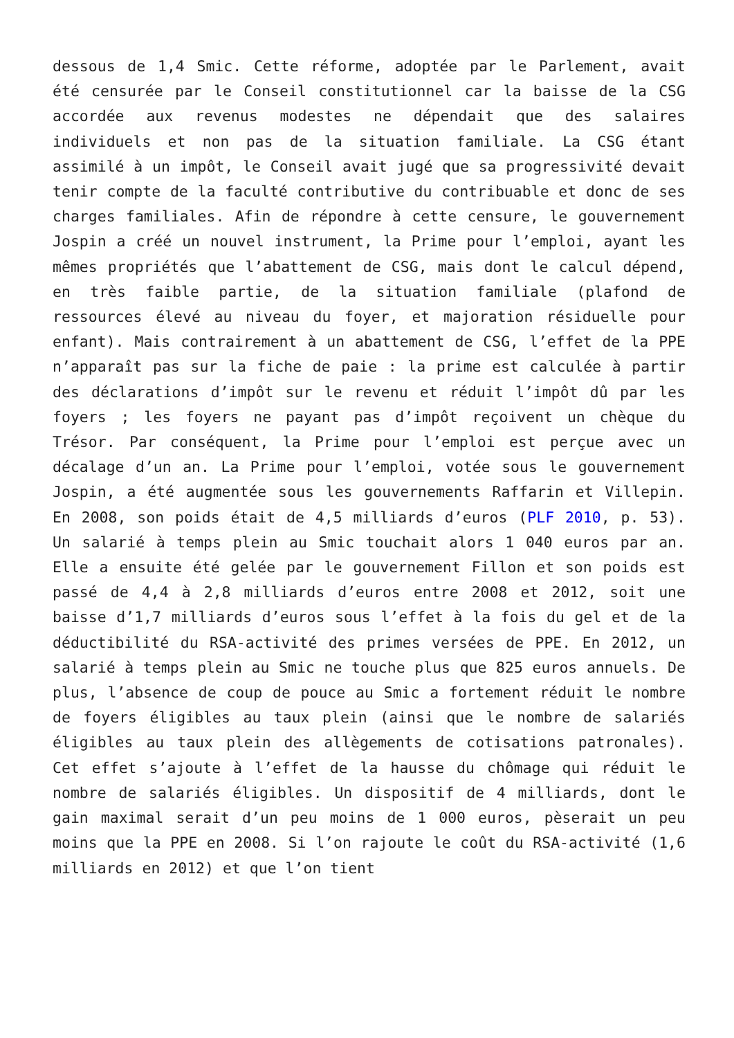dessous de 1,4 Smic. Cette réforme, adoptée par le Parlement, avait été censurée par le Conseil constitutionnel car la baisse de la CSG accordée aux revenus modestes ne dépendait que des salaires individuels et non pas de la situation familiale. La CSG étant assimilé à un impôt, le Conseil avait jugé que sa progressivité devait tenir compte de la faculté contributive du contribuable et donc de ses charges familiales. Afin de répondre à cette censure, le gouvernement Jospin a créé un nouvel instrument, la Prime pour l’emploi, ayant les mêmes propriétés que l’abattement de CSG, mais dont le calcul dépend, en très faible partie, de la situation familiale (plafond de ressources élevé au niveau du foyer, et majoration résiduelle pour enfant). Mais contrairement à un abattement de CSG, l’effet de la PPE n’apparaît pas sur la fiche de paie : la prime est calculée à partir des déclarations d’impôt sur le revenu et réduit l’impôt dû par les foyers ; les foyers ne payant pas d’impôt reçoivent un chèque du Trésor. Par conséquent, la Prime pour l’emploi est perçue avec un décalage d’un an. La Prime pour l’emploi, votée sous le gouvernement Jospin, a été augmentée sous les gouvernements Raffarin et Villepin. En 2008, son poids était de 4,5 milliards d’euros (PLF 2010, p. 53). Un salarié à temps plein au Smic touchait alors 1 040 euros par an. Elle a ensuite été gelée par le gouvernement Fillon et son poids est passé de 4,4 à 2,8 milliards d’euros entre 2008 et 2012, soit une baisse d’1,7 milliards d’euros sous l’effet à la fois du gel et de la déductibilité du RSA-activité des primes versées de PPE. En 2012, un salarié à temps plein au Smic ne touche plus que 825 euros annuels. De plus, l’absence de coup de pouce au Smic a fortement réduit le nombre de foyers éligibles au taux plein (ainsi que le nombre de salariés éligibles au taux plein des allègements de cotisations patronales). Cet effet s’ajoute à l’effet de la hausse du chômage qui réduit le nombre de salariés éligibles. Un dispositif de 4 milliards, dont le gain maximal serait d’un peu moins de 1 000 euros, pèserait un peu moins que la PPE en 2008. Si l’on rajoute le coût du RSA-activité (1,6 milliards en 2012) et que l’on tient